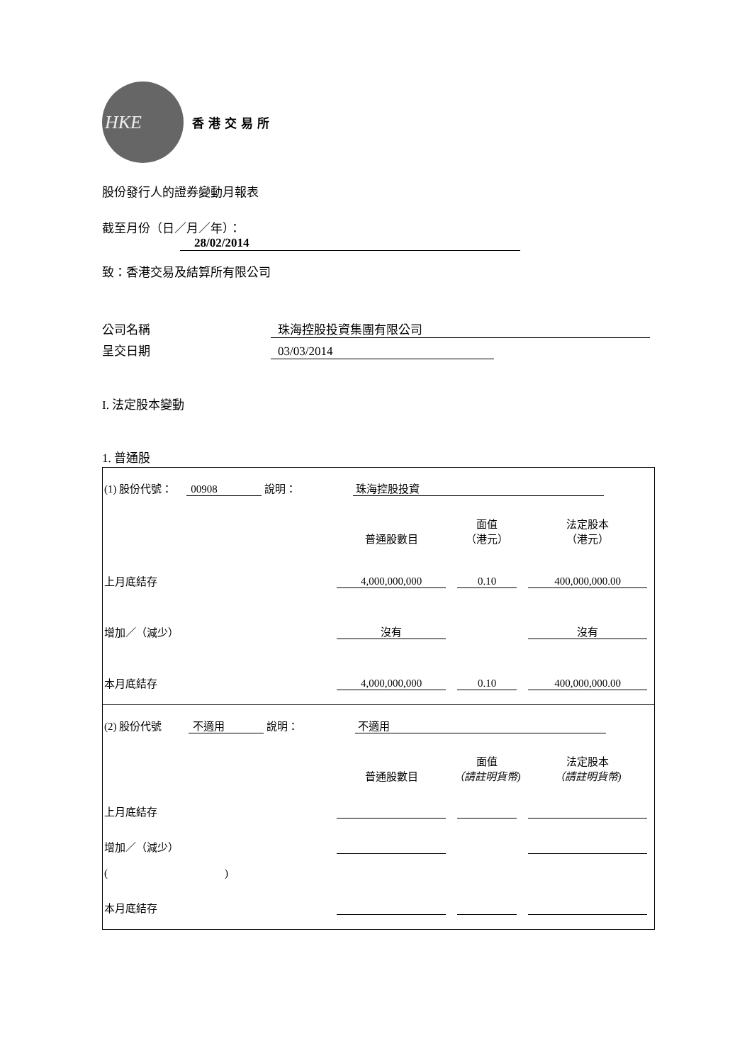HKE
香港交易所
股份發行人的證券變動月報表
截至月份（日／月／年）： 28/02/2014
致：香港交易及結算所有限公司
公司名稱 珠海控股投資集團有限公司
呈交日期 03/03/2014
I. 法定股本變動
1. 普通股
(1) 股份代號： 00908 說明： 珠海控股投資
| | 普通股數目 | 面值 （港元） | 法定股本 （港元） |
| 上月底結存 | 4,000,000,000 | 0.10 | 400,000,000.00 |
| 增加／（減少） | 沒有 | | 沒有 |
| 本月底結存 | 4,000,000,000 | 0.10 | 400,000,000.00 |
(2) 股份代號 不適用 說明： 不適用
| | 普通股數目 | 面值 （請註明貨幣) | 法定股本 （請註明貨幣) |
| 上月底結存 | | | |
| 增加／（減少） | | | |
| ( ) | | | |
| 本月底結存 | | | |